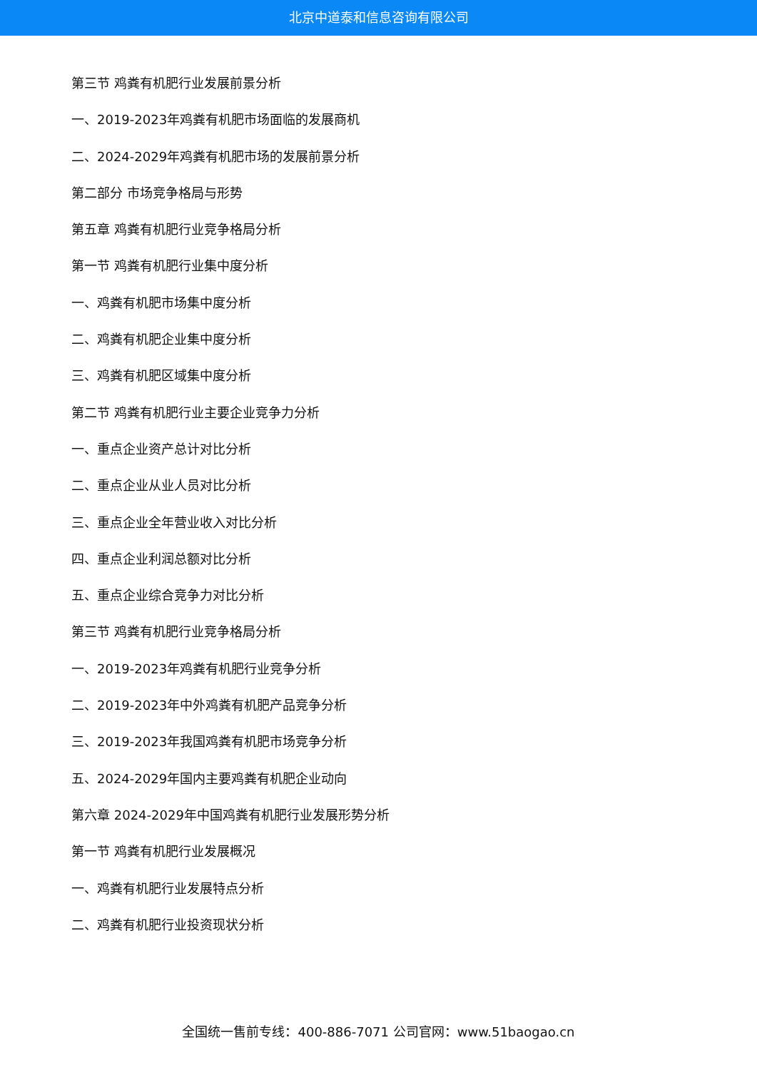北京中道泰和信息咨询有限公司
第三节 鸡粪有机肥行业发展前景分析
一、2019-2023年鸡粪有机肥市场面临的发展商机
二、2024-2029年鸡粪有机肥市场的发展前景分析
第二部分 市场竞争格局与形势
第五章 鸡粪有机肥行业竞争格局分析
第一节 鸡粪有机肥行业集中度分析
一、鸡粪有机肥市场集中度分析
二、鸡粪有机肥企业集中度分析
三、鸡粪有机肥区域集中度分析
第二节 鸡粪有机肥行业主要企业竞争力分析
一、重点企业资产总计对比分析
二、重点企业从业人员对比分析
三、重点企业全年营业收入对比分析
四、重点企业利润总额对比分析
五、重点企业综合竞争力对比分析
第三节 鸡粪有机肥行业竞争格局分析
一、2019-2023年鸡粪有机肥行业竞争分析
二、2019-2023年中外鸡粪有机肥产品竞争分析
三、2019-2023年我国鸡粪有机肥市场竞争分析
五、2024-2029年国内主要鸡粪有机肥企业动向
第六章 2024-2029年中国鸡粪有机肥行业发展形势分析
第一节 鸡粪有机肥行业发展概况
一、鸡粪有机肥行业发展特点分析
二、鸡粪有机肥行业投资现状分析
全国统一售前专线：400-886-7071 公司官网：www.51baogao.cn